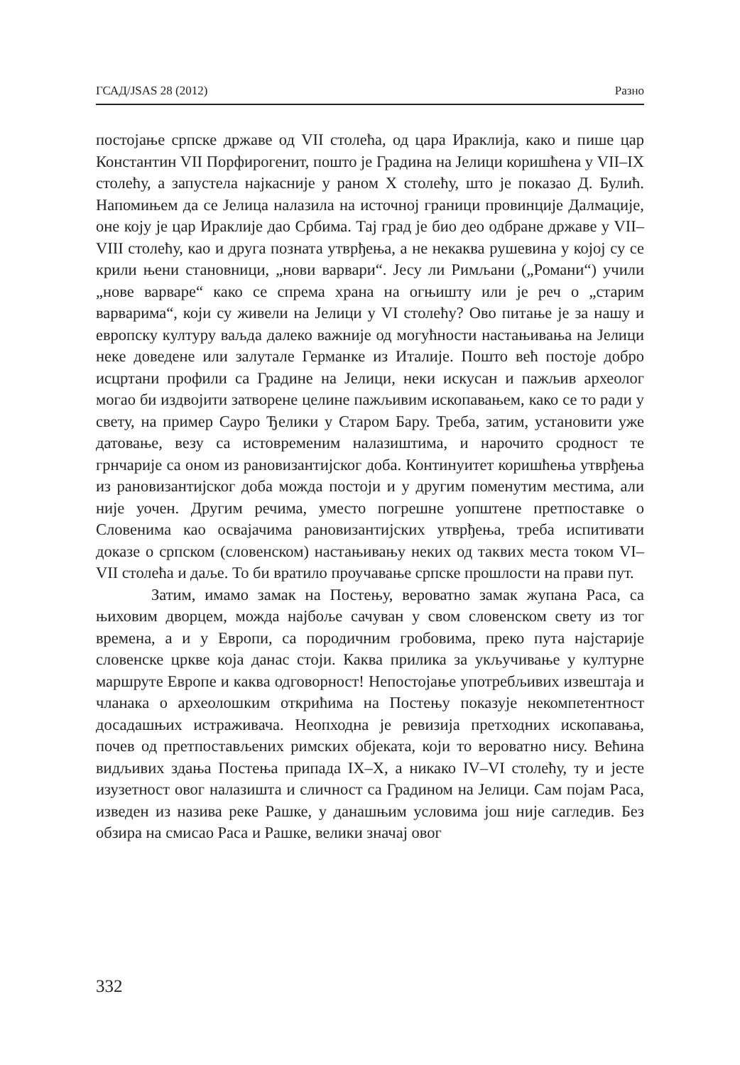ГСАД/JSAS 28 (2012) Разно
постојање српске државе од VII столећа, од цара Ираклија, како и пише цар Константин VII Порфирогенит, пошто је Градина на Јелици коришћена у VII–IX столећу, а запустела најкасније у раном X столећу, што је показао Д. Булић. Напомињем да се Јелица налазила на источној граници провинције Далмације, оне коју је цар Ираклије дао Србима. Тај град је био део одбране државе у VII–VIII столећу, као и друга позната утврђења, а не некаква рушевина у којој су се крили њени становници, „нови варвари“. Јесу ли Римљани („Романи“) учили „нове варваре“ како се спрема храна на огњишту или је реч о „старим варварима“, који су живели на Јелици у VI столећу? Ово питање је за нашу и европску културу ваљда далеко важније од могућности настањивања на Јелици неке доведене или залутале Германке из Италије. Пошто већ постоје добро исцртани профили са Градине на Јелици, неки искусан и пажљив археолог могао би издвојити затворене целине пажљивим ископавањем, како се то ради у свету, на пример Сауро Ђелики у Старом Бару. Треба, затим, установити уже датовање, везу са истовременим налазиштима, и нарочито сродност те грнчарије са оном из рановизантијског доба. Континуитет коришћења утврђења из рановизантијског доба можда постоји и у другим поменутим местима, али није уочен. Другим речима, уместо погрешне уопштене претпоставке о Словенима као освајачима рановизантијских утврђења, треба испитивати доказе о српском (словенском) настањивању неких од таквих места током VI–VII столећа и даље. То би вратило проучавање српске прошлости на прави пут.
Затим, имамо замак на Постењу, вероватно замак жупана Раса, са њиховим дворцем, можда најбоље сачуван у свом словенском свету из тог времена, а и у Европи, са породичним гробовима, преко пута најстарије словенске цркве која данас стоји. Каква прилика за укључивање у културне маршруте Европе и каква одговорност! Непостојање употребљивих извештаја и чланака о археолошким открићима на Постењу показује некомпетентност досадашњих истраживача. Неопходна је ревизија претходних ископавања, почев од претпостављених римских објеката, који то вероватно нису. Већина видљивих здања Постења припада IX–X, а никако IV–VI столећу, ту и јесте изузетност овог налазишта и сличност са Градином на Јелици. Сам појам Раса, изведен из назива реке Рашке, у данашњим условима још није сагледив. Без обзира на смисао Раса и Рашке, велики значај овог
332